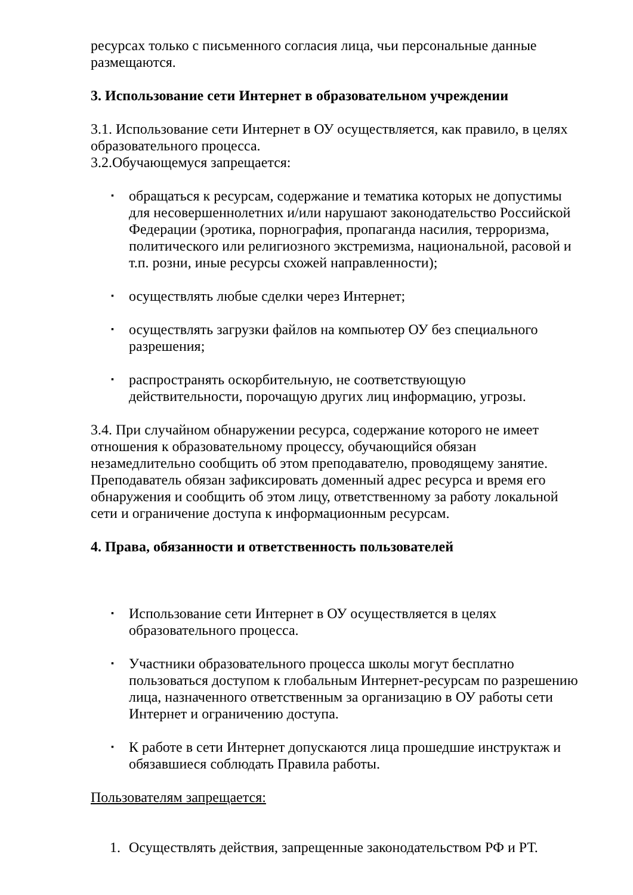ресурсах только с письменного согласия лица, чьи персональные данные размещаются.
3. Использование сети Интернет в образовательном учреждении
3.1. Использование сети Интернет в ОУ осуществляется, как правило, в целях образовательного процесса.
3.2.Обучающемуся запрещается:
▪ обращаться к ресурсам, содержание и тематика которых не допустимы для несовершеннолетних и/или нарушают законодательство Российской Федерации (эротика, порнография, пропаганда насилия, терроризма, политического или религиозного экстремизма, национальной, расовой и т.п. розни, иные ресурсы схожей направленности);
▪ осуществлять любые сделки через Интернет;
▪ осуществлять загрузки файлов на компьютер ОУ без специального разрешения;
▪ распространять оскорбительную, не соответствующую действительности, порочащую других лиц информацию, угрозы.
3.4. При случайном обнаружении ресурса, содержание которого не имеет отношения к образовательному процессу, обучающийся обязан незамедлительно сообщить об этом преподавателю, проводящему занятие. Преподаватель обязан зафиксировать доменный адрес ресурса и время его обнаружения и сообщить об этом лицу, ответственному за работу локальной сети и ограничение доступа к информационным ресурсам.
4. Права, обязанности и ответственность пользователей
▪ Использование сети Интернет в ОУ осуществляется в целях образовательного процесса.
▪ Участники образовательного процесса школы могут бесплатно пользоваться доступом к глобальным Интернет-ресурсам по разрешению лица, назначенного ответственным за организацию в ОУ работы сети Интернет и ограничению доступа.
▪ К работе в сети Интернет допускаются лица прошедшие инструктаж и обязавшиеся соблюдать Правила работы.
Пользователям запрещается:
1. Осуществлять действия, запрещенные законодательством РФ и РТ.